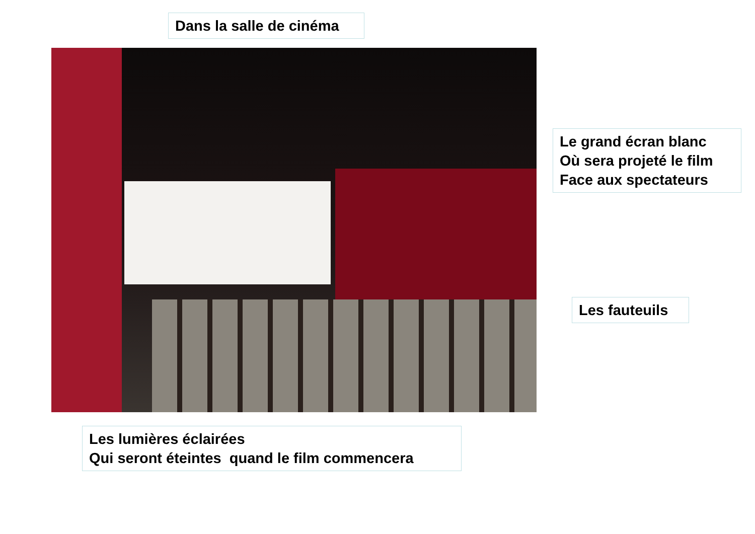Dans la salle de cinéma
Le grand écran blanc
Où sera projeté le film
Face aux spectateurs
Les fauteuils
Les lumières éclairées
Qui seront éteintes quand le film commencera